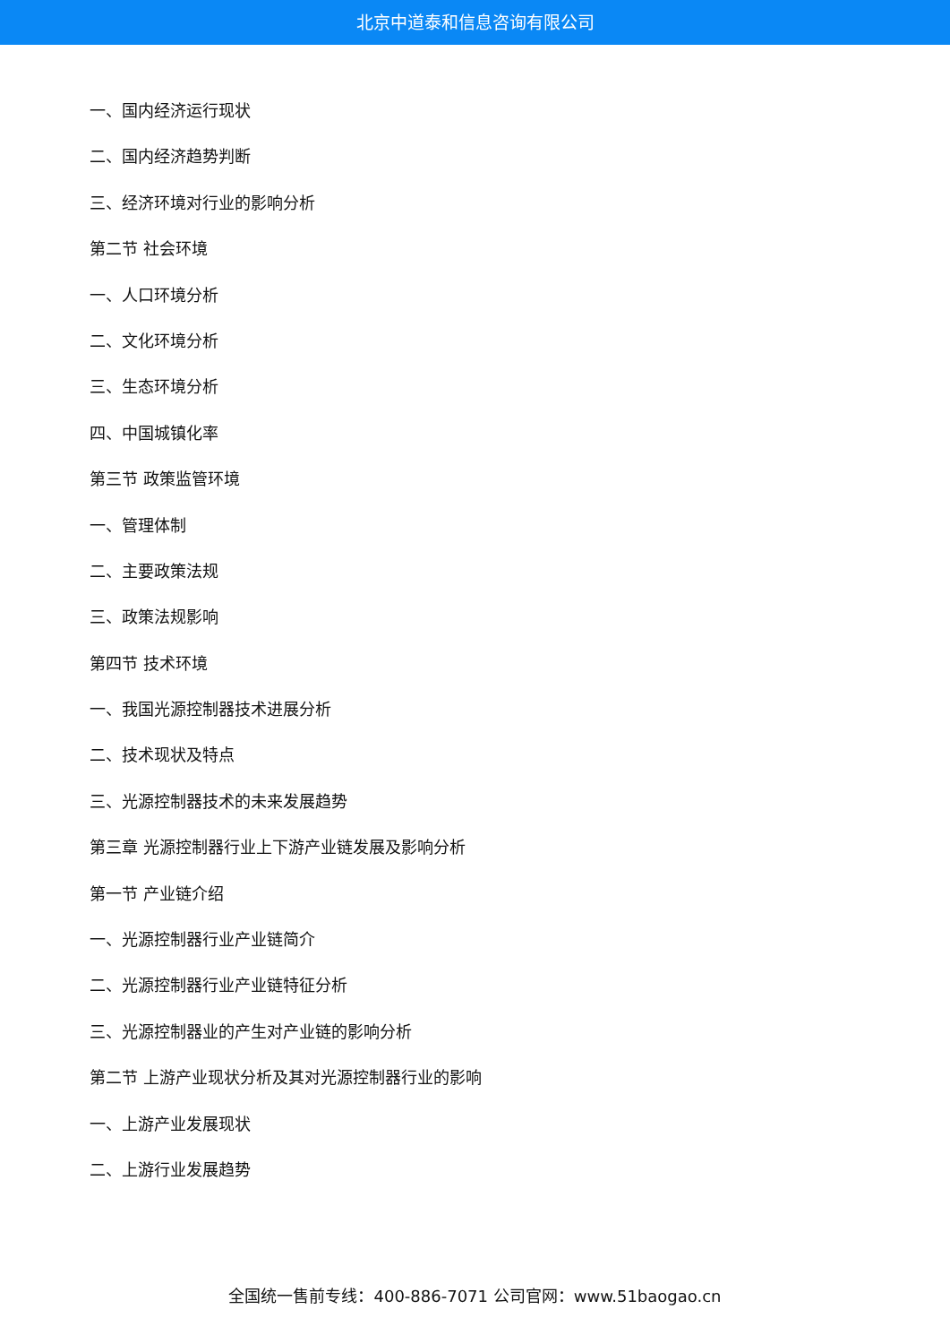北京中道泰和信息咨询有限公司
一、国内经济运行现状
二、国内经济趋势判断
三、经济环境对行业的影响分析
第二节 社会环境
一、人口环境分析
二、文化环境分析
三、生态环境分析
四、中国城镇化率
第三节 政策监管环境
一、管理体制
二、主要政策法规
三、政策法规影响
第四节 技术环境
一、我国光源控制器技术进展分析
二、技术现状及特点
三、光源控制器技术的未来发展趋势
第三章 光源控制器行业上下游产业链发展及影响分析
第一节 产业链介绍
一、光源控制器行业产业链简介
二、光源控制器行业产业链特征分析
三、光源控制器业的产生对产业链的影响分析
第二节 上游产业现状分析及其对光源控制器行业的影响
一、上游产业发展现状
二、上游行业发展趋势
全国统一售前专线：400-886-7071 公司官网：www.51baogao.cn